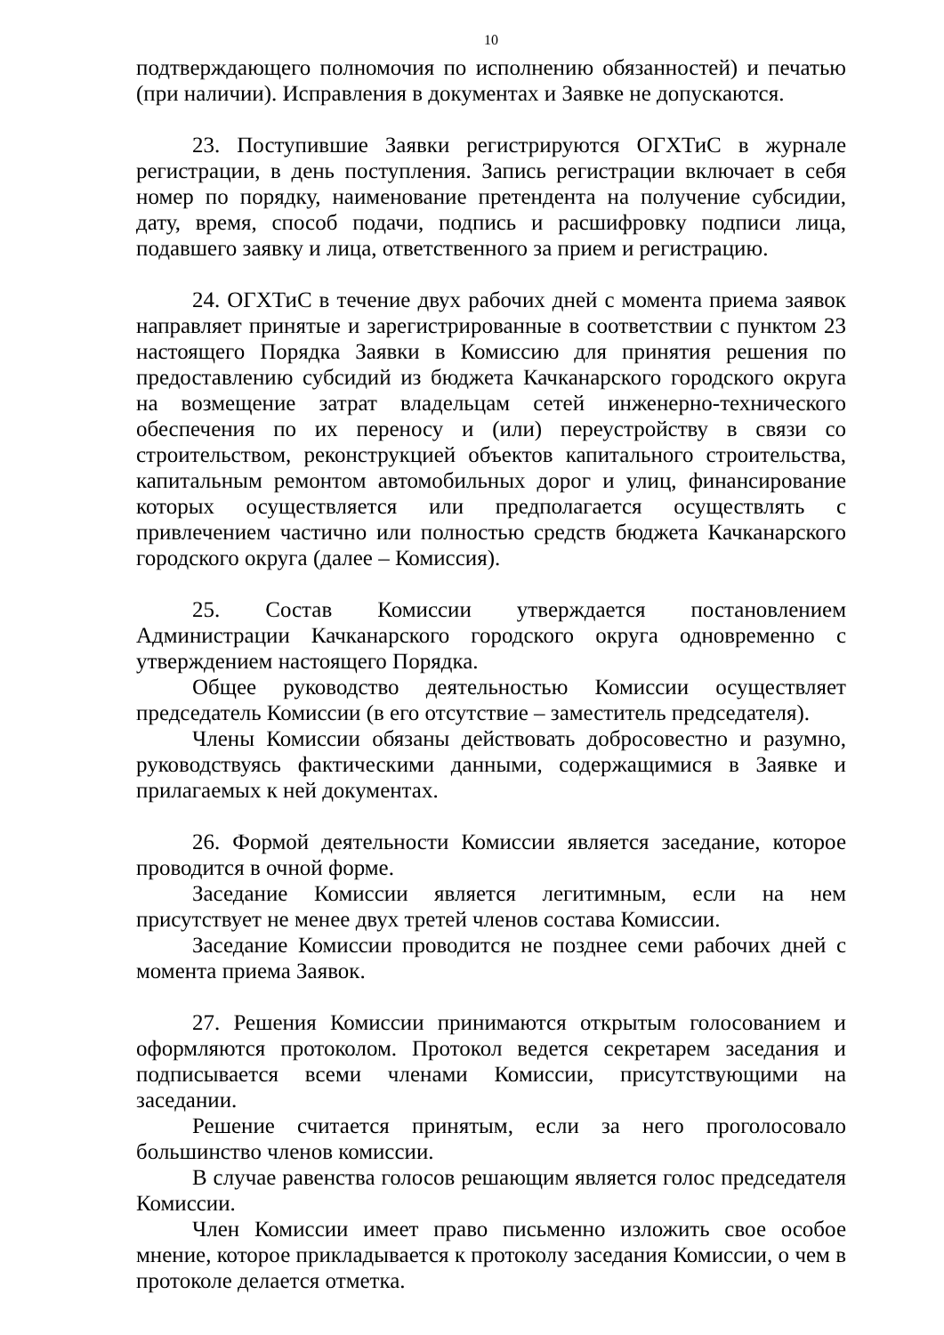10
подтверждающего полномочия по исполнению обязанностей) и печатью (при наличии). Исправления в документах и Заявке не допускаются.
23. Поступившие Заявки регистрируются ОГХТиС в журнале регистрации, в день поступления. Запись регистрации включает в себя номер по порядку, наименование претендента на получение субсидии, дату, время, способ подачи, подпись и расшифровку подписи лица, подавшего заявку и лица, ответственного за прием и регистрацию.
24. ОГХТиС в течение двух рабочих дней с момента приема заявок направляет принятые и зарегистрированные в соответствии с пунктом 23 настоящего Порядка Заявки в Комиссию для принятия решения по предоставлению субсидий из бюджета Качканарского городского округа на возмещение затрат владельцам сетей инженерно-технического обеспечения по их переносу и (или) переустройству в связи со строительством, реконструкцией объектов капитального строительства, капитальным ремонтом автомобильных дорог и улиц, финансирование которых осуществляется или предполагается осуществлять с привлечением частично или полностью средств бюджета Качканарского городского округа (далее – Комиссия).
25. Состав Комиссии утверждается постановлением Администрации Качканарского городского округа одновременно с утверждением настоящего Порядка.
Общее руководство деятельностью Комиссии осуществляет председатель Комиссии (в его отсутствие – заместитель председателя).
Члены Комиссии обязаны действовать добросовестно и разумно, руководствуясь фактическими данными, содержащимися в Заявке и прилагаемых к ней документах.
26. Формой деятельности Комиссии является заседание, которое проводится в очной форме.
Заседание Комиссии является легитимным, если на нем присутствует не менее двух третей членов состава Комиссии.
Заседание Комиссии проводится не позднее семи рабочих дней с момента приема Заявок.
27. Решения Комиссии принимаются открытым голосованием и оформляются протоколом. Протокол ведется секретарем заседания и подписывается всеми членами Комиссии, присутствующими на заседании.
Решение считается принятым, если за него проголосовало большинство членов комиссии.
В случае равенства голосов решающим является голос председателя Комиссии.
Член Комиссии имеет право письменно изложить свое особое мнение, которое прикладывается к протоколу заседания Комиссии, о чем в протоколе делается отметка.